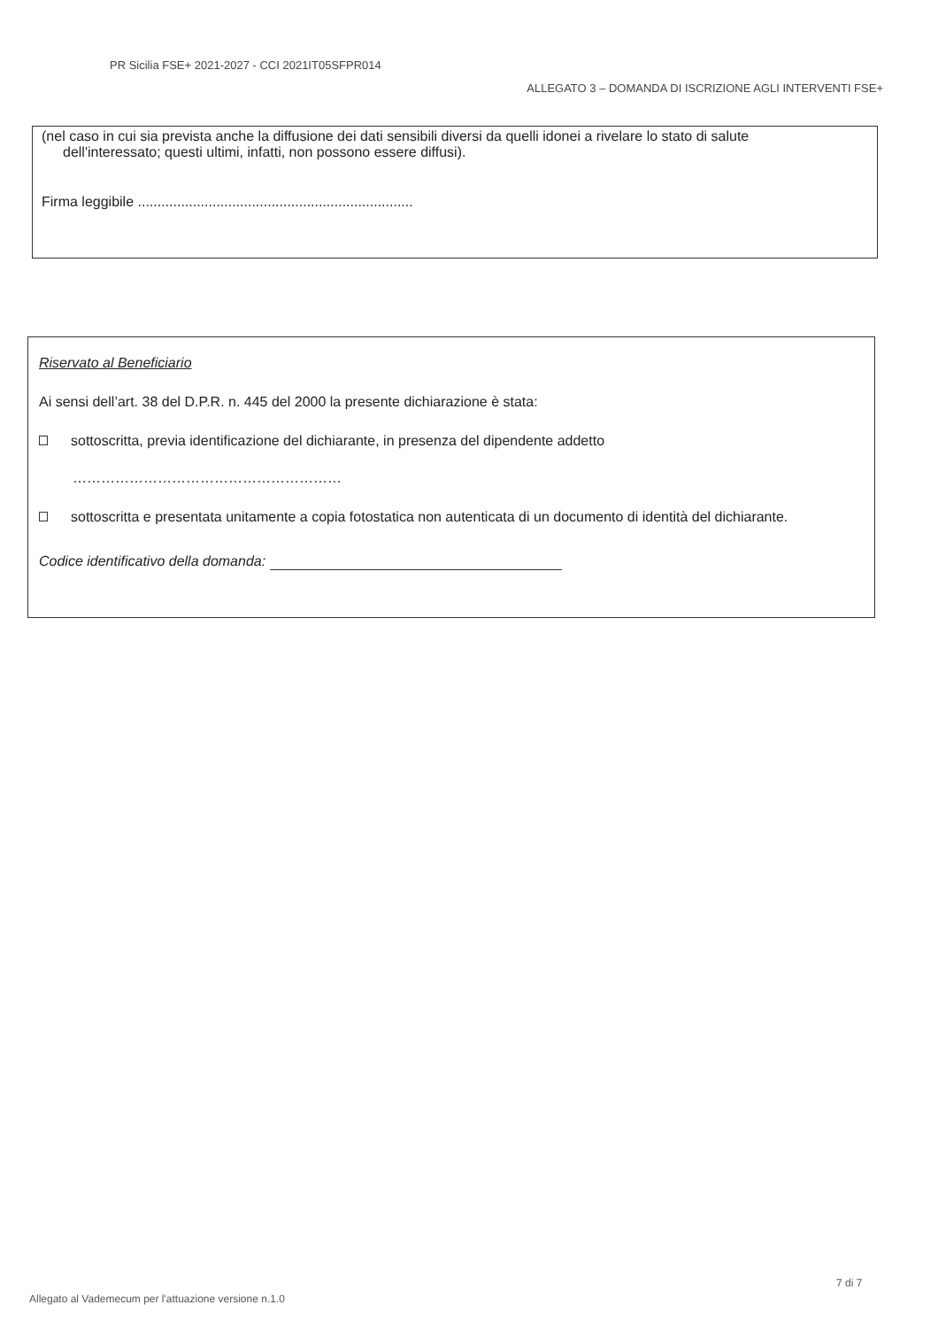PR Sicilia FSE+ 2021-2027 - CCI 2021IT05SFPR014
ALLEGATO 3 – DOMANDA DI ISCRIZIONE AGLI INTERVENTI FSE+
(nel caso in cui sia prevista anche la diffusione dei dati sensibili diversi da quelli idonei a rivelare lo stato di salute
dell'interessato; questi ultimi, infatti, non possono essere diffusi).
Firma leggibile ......................................................................
Riservato al Beneficiario
Ai sensi dell’art. 38 del D.P.R. n. 445 del 2000 la presente dichiarazione è stata:
sottoscritta, previa identificazione del dichiarante, in presenza del dipendente addetto
…………………………………………………
sottoscritta e presentata unitamente a copia fotostatica non autenticata di un documento di identità del dichiarante.
Codice identificativo della domanda:
7 di 7
Allegato al Vademecum per l'attuazione versione n.1.0